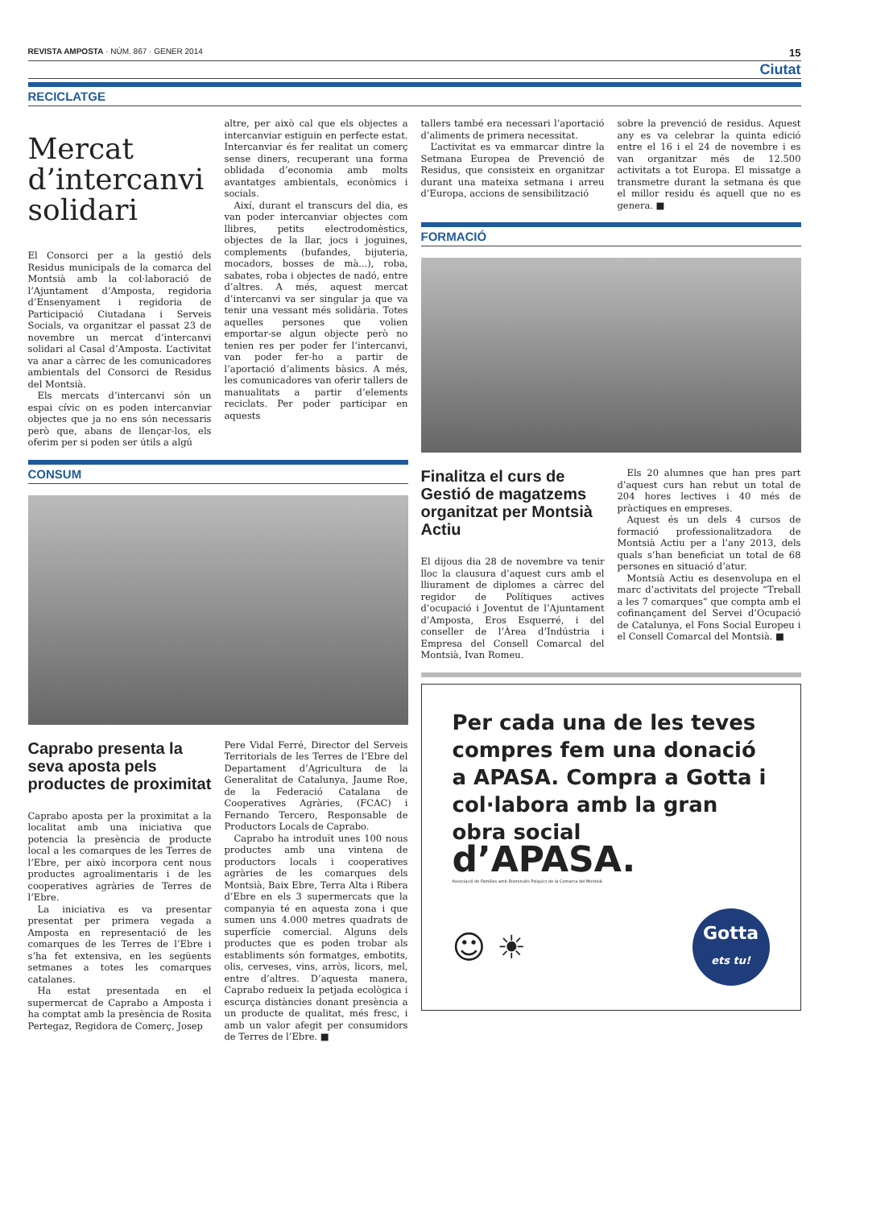REVISTA AMPOSTA · NÚM. 867 · GENER 2014 15
Ciutat
RECICLATGE
Mercat d’intercanvi solidari
El Consorci per a la gestió dels Residus municipals de la comarca del Montsià amb la col·laboració de l’Ajuntament d’Amposta, regidoria d’Ensenyament i regidoria de Participació Ciutadana i Serveis Socials, va organitzar el passat 23 de novembre un mercat d’intercanvi solidari al Casal d’Amposta. L’activitat va anar a càrrec de les comunicadores ambientals del Consorci de Residus del Montsià.
Els mercats d’intercanvi són un espai cívic on es poden intercanviar objectes que ja no ens són necessaris però que, abans de llençar-los, els oferim per si poden ser útils a algú
altre, per això cal que els objectes a intercanviar estiguin en perfecte estat. Intercanviar és fer realitat un comerç sense diners, recuperant una forma oblidada d’economia amb molts avantatges ambientals, econòmics i socials.
Així, durant el transcurs del dia, es van poder intercanviar objectes com llibres, petits electrodomèstics, objectes de la llar, jocs i joguines, complements (bufandes, bijuteria, mocadors, bosses de mà...), roba, sabates, roba i objectes de nadó, entre d’altres. A més, aquest mercat d’intercanvi va ser singular ja que va tenir una vessant més solidària. Totes aquelles persones que volien emportar-se algun objecte però no tenien res per poder fer l’intercanvi, van poder fer-ho a partir de l’aportació d’aliments bàsics. A més, les comunicadores van oferir tallers de manualitats a partir d’elements reciclats. Per poder participar en aquests
CONSUM
Caprabo presenta la seva aposta pels productes de proximitat
Caprabo aposta per la proximitat a la localitat amb una iniciativa que potencia la presència de producte local a les comarques de les Terres de l’Ebre, per això incorpora cent nous productes agroalimentaris i de les cooperatives agràries de Terres de l’Ebre.
La iniciativa es va presentar presentat per primera vegada a Amposta en representació de les comarques de les Terres de l’Ebre i s’ha fet extensiva, en les següents setmanes a totes les comarques catalanes.
Ha estat presentada en el supermercat de Caprabo a Amposta i ha comptat amb la presència de Rosita Pertegaz, Regidora de Comerç, Josep
Pere Vidal Ferré, Director del Serveis Territorials de les Terres de l’Ebre del Departament d’Agricultura de la Generalitat de Catalunya, Jaume Roe, de la Federació Catalana de Cooperatives Agràries, (FCAC) i Fernando Tercero, Responsable de Productors Locals de Caprabo.
Caprabo ha introduït unes 100 nous productes amb una vintena de productors locals i cooperatives agràries de les comarques dels Montsià, Baix Ebre, Terra Alta i Ribera d’Ebre en els 3 supermercats que la companyia té en aquesta zona i que sumen uns 4.000 metres quadrats de superfície comercial. Alguns dels productes que es poden trobar als establiments són formatges, embotits, olis, cerveses, vins, arròs, licors, mel, entre d’altres. D’aquesta manera, Caprabo redueix la petjada ecològica i escurça distàncies donant presència a un producte de qualitat, més fresc, i amb un valor afegit per consumidors de Terres de l’Ebre. ■
tallers també era necessari l’aportació d’aliments de primera necessitat.
L’activitat es va emmarcar dintre la Setmana Europea de Prevenció de Residus, que consisteix en organitzar durant una mateixa setmana i arreu d’Europa, accions de sensibilització
sobre la prevenció de residus. Aquest any es va celebrar la quinta edició entre el 16 i el 24 de novembre i es van organitzar més de 12.500 activitats a tot Europa. El missatge a transmetre durant la setmana és que el millor residu és aquell que no es genera. ■
FORMACIÓ
Finalitza el curs de Gestió de magatzems organitzat per Montsià Actiu
El dijous dia 28 de novembre va tenir lloc la clausura d’aquest curs amb el lliurament de diplomes a càrrec del regidor de Polítiques actives d’ocupació i Joventut de l’Ajuntament d’Amposta, Eros Esquerré, i del conseller de l’Àrea d’Indústria i Empresa del Consell Comarcal del Montsià, Ivan Romeu.
Els 20 alumnes que han pres part d’aquest curs han rebut un total de 204 hores lectives i 40 més de pràctiques en empreses.
Aquest és un dels 4 cursos de formació professionalitzadora de Montsià Actiu per a l’any 2013, dels quals s’han beneficiat un total de 68 persones en situació d’atur.
Montsià Actiu es desenvolupa en el marc d’activitats del projecte “Treball a les 7 comarques” que compta amb el cofinançament del Servei d’Ocupació de Catalunya, el Fons Social Europeu i el Consell Comarcal del Montsià. ■
Per cada una de les teves compres fem una donació a APASA. Compra a Gotta i col·labora amb la gran obra social d’APASA.
Associació de Famílies amb Disminuïts Psíquics de la Comarca del Montsià.
☺ ☀
Gotta
ets tu!